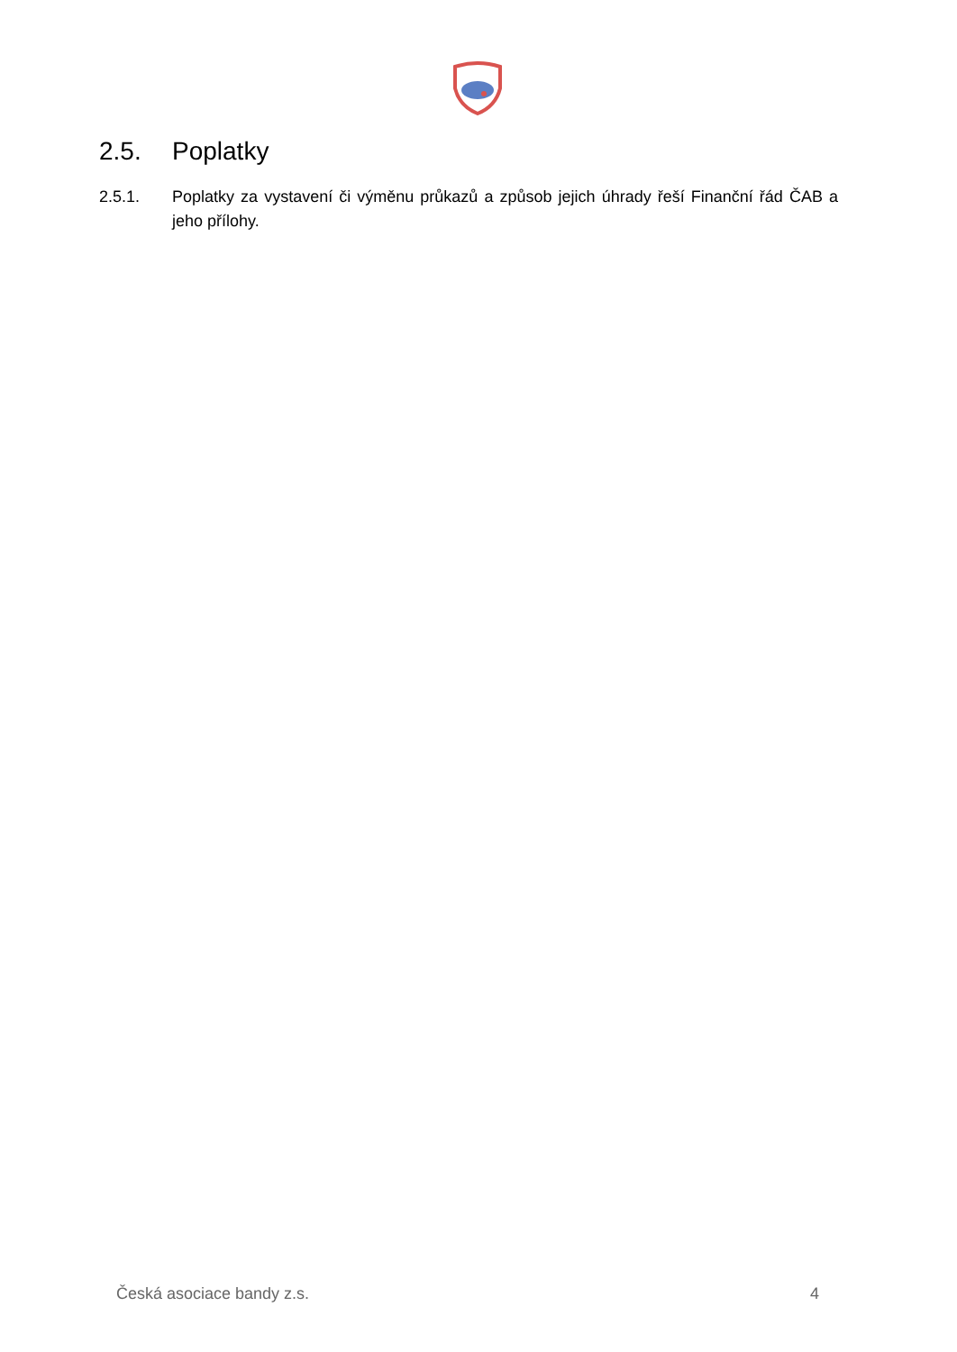2.5. Poplatky
2.5.1. Poplatky za vystavení či výměnu průkazů a způsob jejich úhrady řeší Finanční řád ČAB a jeho přílohy.
Česká asociace bandy z.s. 4